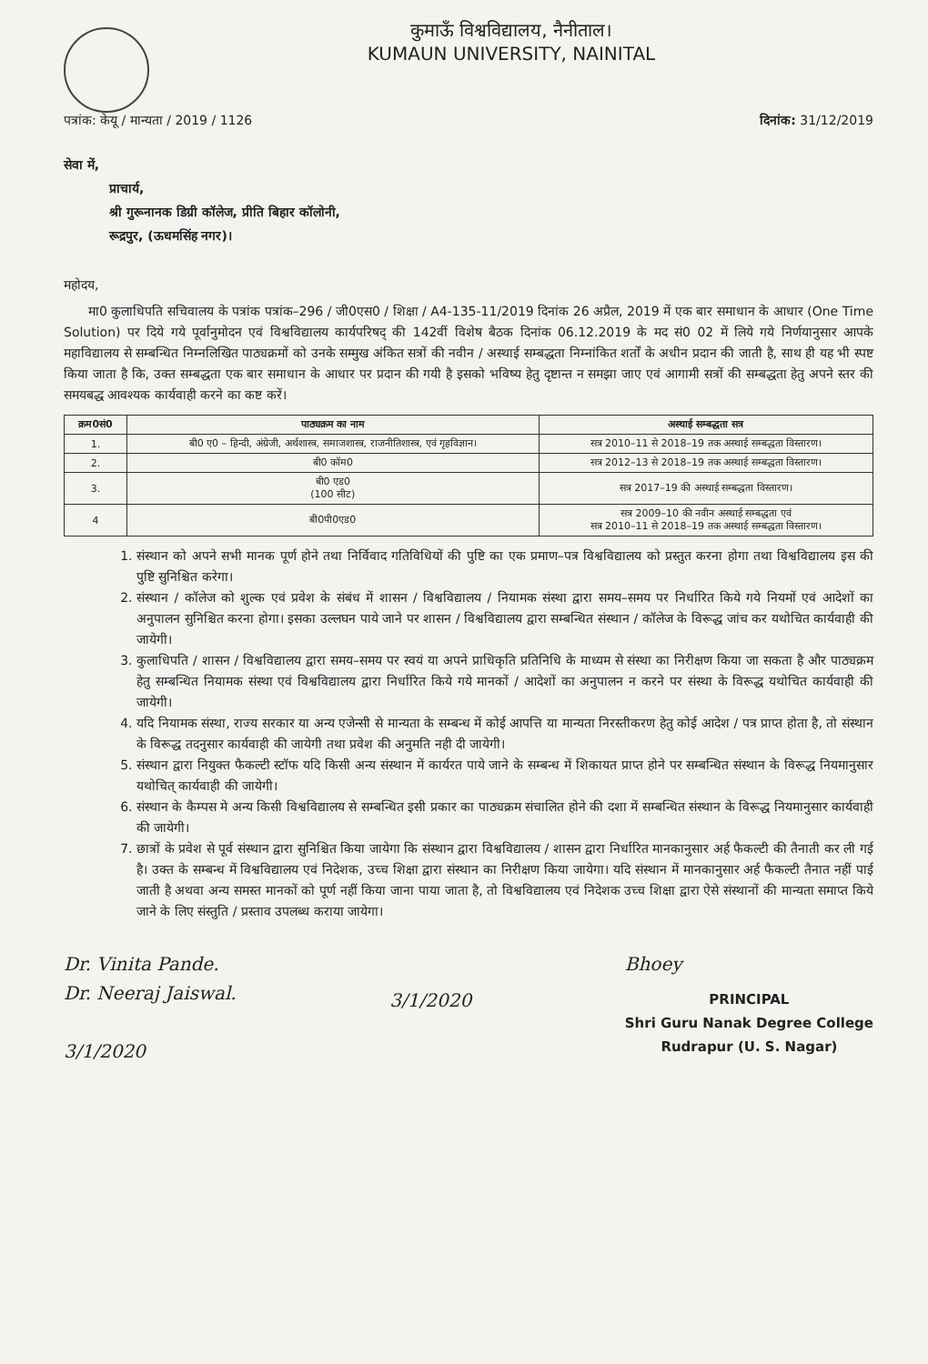कुमाऊँ विश्वविद्यालय, नैनीताल।
KUMAUN UNIVERSITY, NAINITAL
पत्रांक: केयू / मान्यता / 2019 / 1126 दिनांक: 31/12/2019
सेवा में,
प्राचार्य,
श्री गुरूनानक डिग्री कॉलेज, प्रीति बिहार कॉलोनी,
रूद्रपुर, (ऊधमसिंह नगर)।
महोदय,
मा0 कुलाधिपति सचिवालय के पत्रांक पत्रांक–296 / जी0एस0 / शिक्षा / A4-135-11/2019 दिनांक 26 अप्रैल, 2019 में एक बार समाधान के आधार (One Time Solution) पर दिये गये पूर्वानुमोदन एवं विश्वविद्यालय कार्यपरिषद् की 142वीं विशेष बैठक दिनांक 06.12.2019 के मद सं0 02 में लिये गये निर्णयानुसार आपके महाविद्यालय से सम्बन्धित निम्नलिखित पाठ्यक्रमों को उनके सम्मुख अंकित सत्रों की नवीन / अस्थाई सम्बद्धता निम्नांकित शर्तों के अधीन प्रदान की जाती है, साथ ही यह भी स्पष्ट किया जाता है कि, उक्त सम्बद्धता एक बार समाधान के आधार पर प्रदान की गयी है इसको भविष्य हेतु दृष्टान्त न समझा जाए एवं आगामी सत्रों की सम्बद्धता हेतु अपने स्तर की समयबद्ध आवश्यक कार्यवाही करने का कष्ट करें।
| क्रम0सं0 | पाठ्यक्रम का नाम | अस्थाई सम्बद्धता सत्र |
| --- | --- | --- |
| 1. | बी0 ए0 – हिन्दी, अंग्रेजी, अर्थशास्त्र, समाजशास्त्र, राजनीतिशास्त्र, एवं गृहविज्ञान। | सत्र 2010–11 से 2018–19 तक अस्थाई सम्बद्धता विस्तारण। |
| 2. | बी0 कॉम0 | सत्र 2012–13 से 2018–19 तक अस्थाई सम्बद्धता विस्तारण। |
| 3. | बी0 एड0 (100 सीट) | सत्र 2017–19 की अस्थाई सम्बद्धता विस्तारण। |
| 4 | बी0पी0एड0 | सत्र 2009–10 की नवीन अस्थाई सम्बद्धता एवं सत्र 2010–11 से 2018–19 तक अस्थाई सम्बद्धता विस्तारण। |
1. संस्थान को अपने सभी मानक पूर्ण होने तथा निर्विवाद गतिविधियों की पुष्टि का एक प्रमाण–पत्र विश्वविद्यालय को प्रस्तुत करना होगा तथा विश्वविद्यालय इस की पुष्टि सुनिश्चित करेगा।
2. संस्थान / कॉलेज को शुल्क एवं प्रवेश के संबंध में शासन / विश्वविद्यालय / नियामक संस्था द्वारा समय–समय पर निर्धारित किये गये नियमों एवं आदेशों का अनुपालन सुनिश्चित करना होगा। इसका उल्लघन पाये जाने पर शासन / विश्वविद्यालय द्वारा सम्बन्धित संस्थान / कॉलेज के विरूद्ध जांच कर यथोचित कार्यवाही की जायेगी।
3. कुलाधिपति / शासन / विश्वविद्यालय द्वारा समय–समय पर स्वयं या अपने प्राधिकृति प्रतिनिधि के माध्यम से संस्था का निरीक्षण किया जा सकता है और पाठ्यक्रम हेतु सम्बन्धित नियामक संस्था एवं विश्वविद्यालय द्वारा निर्धारित किये गये मानकों / आदेशों का अनुपालन न करने पर संस्था के विरूद्ध यथोचित कार्यवाही की जायेगी।
4. यदि नियामक संस्था, राज्य सरकार या अन्य एजेन्सी से मान्यता के सम्बन्ध में कोई आपत्ति या मान्यता निरस्तीकरण हेतु कोई आदेश / पत्र प्राप्त होता है, तो संस्थान के विरूद्ध तदनुसार कार्यवाही की जायेगी तथा प्रवेश की अनुमति नही दी जायेगी।
5. संस्थान द्वारा नियुक्त फैकल्टी स्टॉफ यदि किसी अन्य संस्थान में कार्यरत पाये जाने के सम्बन्ध में शिकायत प्राप्त होने पर सम्बन्धित संस्थान के विरूद्ध नियमानुसार यथोचित् कार्यवाही की जायेगी।
6. संस्थान के कैम्पस मे अन्य किसी विश्वविद्यालय से सम्बन्धित इसी प्रकार का पाठ्यक्रम संचालित होने की दशा में सम्बन्धित संस्थान के विरूद्ध नियमानुसार कार्यवाही की जायेगी।
7. छात्रों के प्रवेश से पूर्व संस्थान द्वारा सुनिश्चित किया जायेगा कि संस्थान द्वारा विश्वविद्यालय / शासन द्वारा निर्धारित मानकानुसार अर्ह फैकल्टी की तैनाती कर ली गई है। उक्त के सम्बन्ध में विश्वविद्यालय एवं निदेशक, उच्च शिक्षा द्वारा संस्थान का निरीक्षण किया जायेगा। यदि संस्थान में मानकानुसार अर्ह फैकल्टी तैनात नहीं पाई जाती है अथवा अन्य समस्त मानकों को पूर्ण नहीं किया जाना पाया जाता है, तो विश्वविद्यालय एवं निदेशक उच्च शिक्षा द्वारा ऐसे संस्थानों की मान्यता समाप्त किये जाने के लिए संस्तुति / प्रस्ताव उपलब्ध कराया जायेगा।
Dr. Vinita Pande.
Dr. Neeraj Jaiswal.
3/1/2020
3/1/2020
Bhoey
PRINCIPAL
Shri Guru Nanak Degree College
Rudrapur (U. S. Nagar)